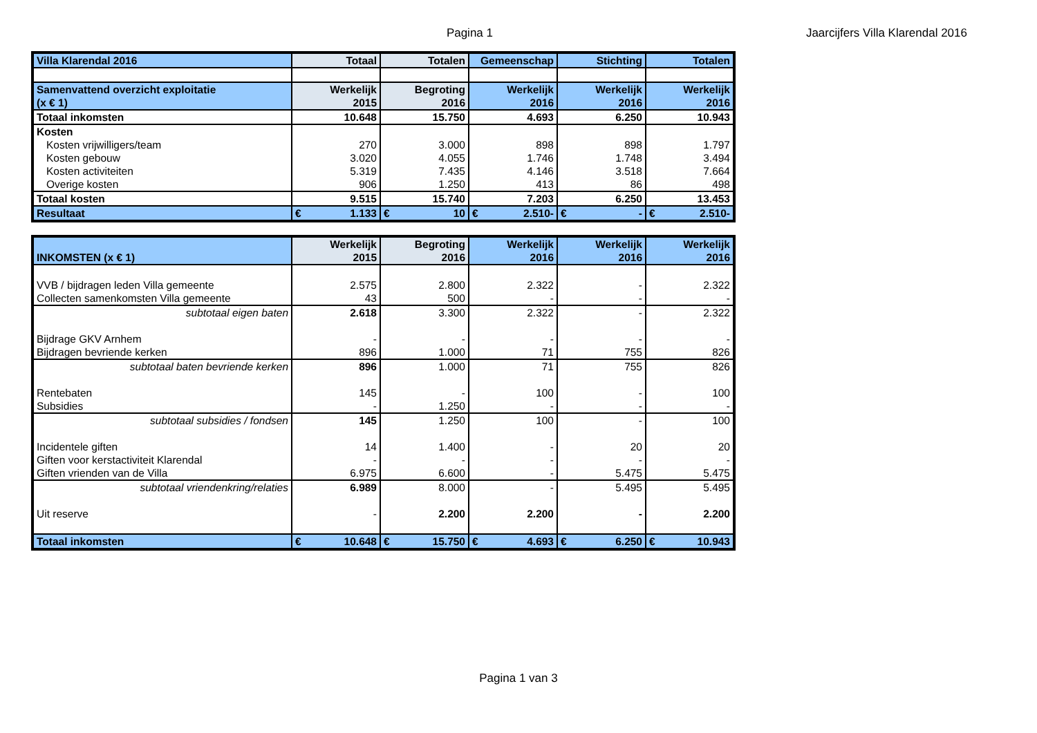Pagina 1
Jaarcijfers Villa Klarendal 2016
| Villa Klarendal 2016 | Totaal | Totalen | Gemeenschap | Stichting | Totalen |
| Samenvattend overzicht exploitatie | Werkelijk | Begroting | Werkelijk | Werkelijk | Werkelijk |
| (x € 1) | 2015 | 2016 | 2016 | 2016 | 2016 |
| Totaal inkomsten | 10.648 | 15.750 | 4.693 | 6.250 | 10.943 |
| Kosten | | | | | |
| Kosten vrijwilligers/team | 270 | 3.000 | 898 | 898 | 1.797 |
| Kosten gebouw | 3.020 | 4.055 | 1.746 | 1.748 | 3.494 |
| Kosten activiteiten | 5.319 | 7.435 | 4.146 | 3.518 | 7.664 |
| Overige kosten | 906 | 1.250 | 413 | 86 | 498 |
| Totaal kosten | 9.515 | 15.740 | 7.203 | 6.250 | 13.453 |
| Resultaat | € 1.133 | € 10 | € 2.510- | € - | € 2.510- |
| | Werkelijk | Begroting | Werkelijk | Werkelijk | Werkelijk |
| INKOMSTEN (x € 1) | 2015 | 2016 | 2016 | 2016 | 2016 |
| VVB / bijdragen leden Villa gemeente | 2.575 | 2.800 | 2.322 | - | 2.322 |
| Collecten samenkomsten Villa gemeente | 43 | 500 | - | - | - |
| subtotaal eigen baten | 2.618 | 3.300 | 2.322 | - | 2.322 |
| Bijdrage GKV Arnhem | - | - | - | - | - |
| Bijdragen bevriende kerken | 896 | 1.000 | 71 | 755 | 826 |
| subtotaal baten bevriende kerken | 896 | 1.000 | 71 | 755 | 826 |
| Rentebaten | 145 | - | 100 | - | 100 |
| Subsidies | - | 1.250 | - | - | - |
| subtotaal subsidies / fondsen | 145 | 1.250 | 100 | - | 100 |
| Incidentele giften | 14 | 1.400 | - | 20 | 20 |
| Giften voor kerstactiviteit Klarendal | - | - | - | - | - |
| Giften vrienden van de Villa | 6.975 | 6.600 | - | 5.475 | 5.475 |
| subtotaal vriendenkring/relaties | 6.989 | 8.000 | - | 5.495 | 5.495 |
| Uit reserve | - | 2.200 | 2.200 | - | 2.200 |
| Totaal inkomsten | € 10.648 | € 15.750 | € 4.693 | € 6.250 | € 10.943 |
Pagina 1 van 3